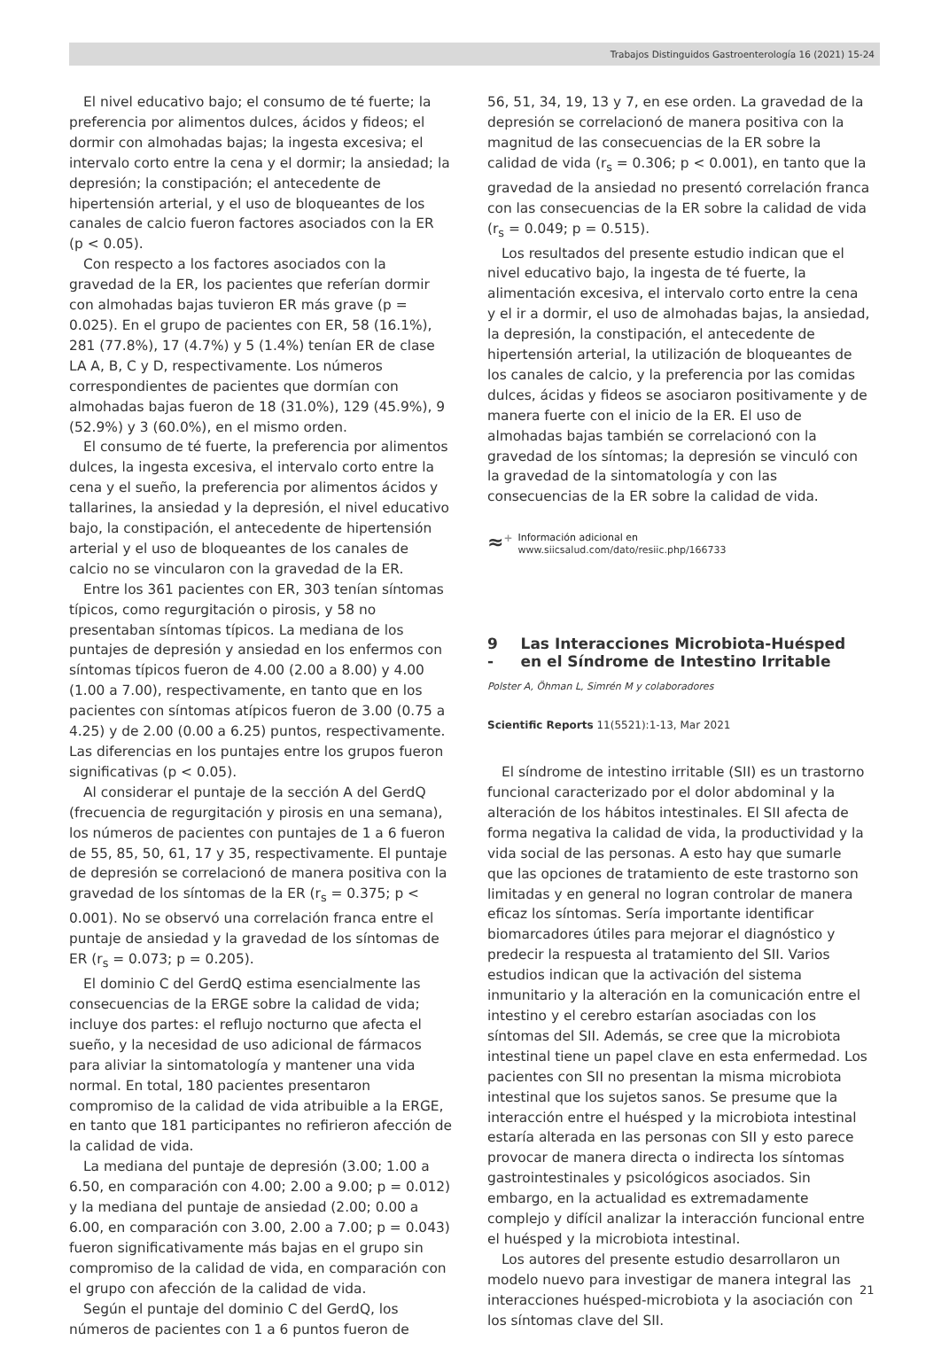Trabajos Distinguidos Gastroenterología 16 (2021) 15-24
El nivel educativo bajo; el consumo de té fuerte; la preferencia por alimentos dulces, ácidos y fideos; el dormir con almohadas bajas; la ingesta excesiva; el intervalo corto entre la cena y el dormir; la ansiedad; la depresión; la constipación; el antecedente de hipertensión arterial, y el uso de bloqueantes de los canales de calcio fueron factores asociados con la ER (p < 0.05).
Con respecto a los factores asociados con la gravedad de la ER, los pacientes que referían dormir con almohadas bajas tuvieron ER más grave (p = 0.025). En el grupo de pacientes con ER, 58 (16.1%), 281 (77.8%), 17 (4.7%) y 5 (1.4%) tenían ER de clase LA A, B, C y D, respectivamente. Los números correspondientes de pacientes que dormían con almohadas bajas fueron de 18 (31.0%), 129 (45.9%), 9 (52.9%) y 3 (60.0%), en el mismo orden.
El consumo de té fuerte, la preferencia por alimentos dulces, la ingesta excesiva, el intervalo corto entre la cena y el sueño, la preferencia por alimentos ácidos y tallarines, la ansiedad y la depresión, el nivel educativo bajo, la constipación, el antecedente de hipertensión arterial y el uso de bloqueantes de los canales de calcio no se vincularon con la gravedad de la ER.
Entre los 361 pacientes con ER, 303 tenían síntomas típicos, como regurgitación o pirosis, y 58 no presentaban síntomas típicos. La mediana de los puntajes de depresión y ansiedad en los enfermos con síntomas típicos fueron de 4.00 (2.00 a 8.00) y 4.00 (1.00 a 7.00), respectivamente, en tanto que en los pacientes con síntomas atípicos fueron de 3.00 (0.75 a 4.25) y de 2.00 (0.00 a 6.25) puntos, respectivamente. Las diferencias en los puntajes entre los grupos fueron significativas (p < 0.05).
Al considerar el puntaje de la sección A del GerdQ (frecuencia de regurgitación y pirosis en una semana), los números de pacientes con puntajes de 1 a 6 fueron de 55, 85, 50, 61, 17 y 35, respectivamente. El puntaje de depresión se correlacionó de manera positiva con la gravedad de los síntomas de la ER (r<sub>s</sub> = 0.375; p < 0.001). No se observó una correlación franca entre el puntaje de ansiedad y la gravedad de los síntomas de ER (r<sub>s</sub> = 0.073; p = 0.205).
El dominio C del GerdQ estima esencialmente las consecuencias de la ERGE sobre la calidad de vida; incluye dos partes: el reflujo nocturno que afecta el sueño, y la necesidad de uso adicional de fármacos para aliviar la sintomatología y mantener una vida normal. En total, 180 pacientes presentaron compromiso de la calidad de vida atribuible a la ERGE, en tanto que 181 participantes no refirieron afección de la calidad de vida.
La mediana del puntaje de depresión (3.00; 1.00 a 6.50, en comparación con 4.00; 2.00 a 9.00; p = 0.012) y la mediana del puntaje de ansiedad (2.00; 0.00 a 6.00, en comparación con 3.00, 2.00 a 7.00; p = 0.043) fueron significativamente más bajas en el grupo sin compromiso de la calidad de vida, en comparación con el grupo con afección de la calidad de vida.
Según el puntaje del dominio C del GerdQ, los números de pacientes con 1 a 6 puntos fueron de
56, 51, 34, 19, 13 y 7, en ese orden. La gravedad de la depresión se correlacionó de manera positiva con la magnitud de las consecuencias de la ER sobre la calidad de vida (r<sub>s</sub> = 0.306; p < 0.001), en tanto que la gravedad de la ansiedad no presentó correlación franca con las consecuencias de la ER sobre la calidad de vida (r<sub>s</sub> = 0.049; p = 0.515).
Los resultados del presente estudio indican que el nivel educativo bajo, la ingesta de té fuerte, la alimentación excesiva, el intervalo corto entre la cena y el ir a dormir, el uso de almohadas bajas, la ansiedad, la depresión, la constipación, el antecedente de hipertensión arterial, la utilización de bloqueantes de los canales de calcio, y la preferencia por las comidas dulces, ácidas y fideos se asociaron positivamente y de manera fuerte con el inicio de la ER. El uso de almohadas bajas también se correlacionó con la gravedad de los síntomas; la depresión se vinculó con la gravedad de la sintomatología y con las consecuencias de la ER sobre la calidad de vida.
≈<sup>+</sup> Información adicional en
www.siicsalud.com/dato/resiic.php/166733
9 - Las Interacciones Microbiota-Huésped en el Síndrome de Intestino Irritable
Polster A, Öhman L, Simrén M y colaboradores
Scientific Reports 11(5521):1-13, Mar 2021
El síndrome de intestino irritable (SII) es un trastorno funcional caracterizado por el dolor abdominal y la alteración de los hábitos intestinales. El SII afecta de forma negativa la calidad de vida, la productividad y la vida social de las personas. A esto hay que sumarle que las opciones de tratamiento de este trastorno son limitadas y en general no logran controlar de manera eficaz los síntomas. Sería importante identificar biomarcadores útiles para mejorar el diagnóstico y predecir la respuesta al tratamiento del SII. Varios estudios indican que la activación del sistema inmunitario y la alteración en la comunicación entre el intestino y el cerebro estarían asociadas con los síntomas del SII. Además, se cree que la microbiota intestinal tiene un papel clave en esta enfermedad. Los pacientes con SII no presentan la misma microbiota intestinal que los sujetos sanos. Se presume que la interacción entre el huésped y la microbiota intestinal estaría alterada en las personas con SII y esto parece provocar de manera directa o indirecta los síntomas gastrointestinales y psicológicos asociados. Sin embargo, en la actualidad es extremadamente complejo y difícil analizar la interacción funcional entre el huésped y la microbiota intestinal.
Los autores del presente estudio desarrollaron un modelo nuevo para investigar de manera integral las interacciones huésped-microbiota y la asociación con los síntomas clave del SII.
21